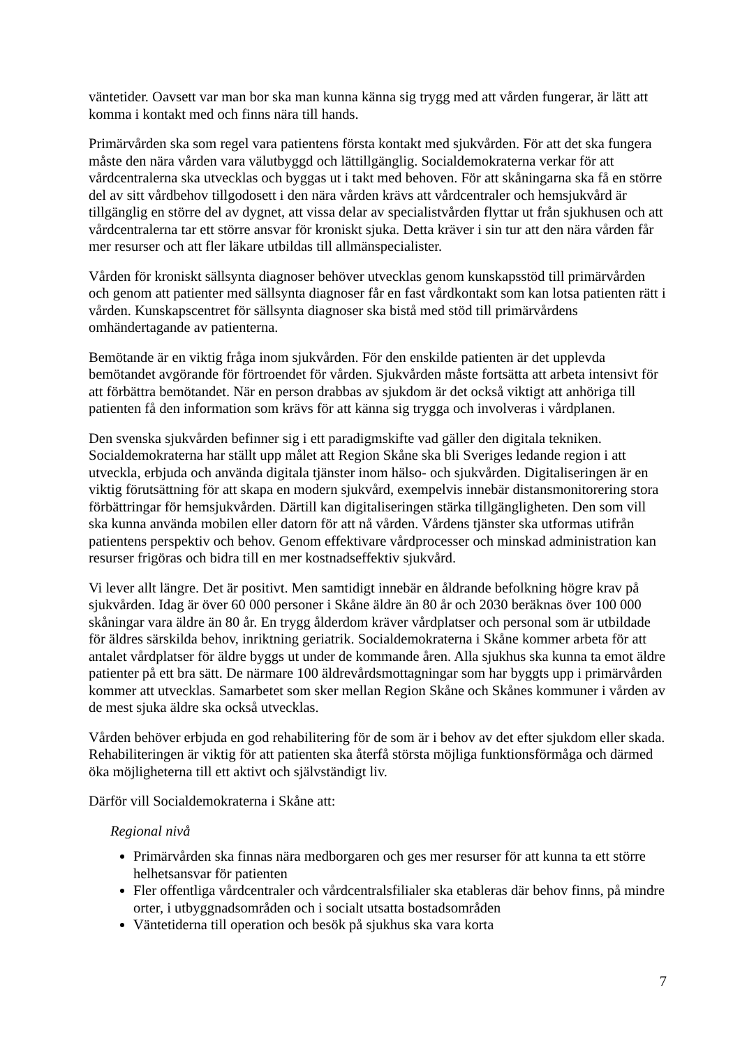väntetider. Oavsett var man bor ska man kunna känna sig trygg med att vården fungerar, är lätt att komma i kontakt med och finns nära till hands.
Primärvården ska som regel vara patientens första kontakt med sjukvården. För att det ska fungera måste den nära vården vara välutbyggd och lättillgänglig. Socialdemokraterna verkar för att vårdcentralerna ska utvecklas och byggas ut i takt med behoven. För att skåningarna ska få en större del av sitt vårdbehov tillgodosett i den nära vården krävs att vårdcentraler och hemsjukvård är tillgänglig en större del av dygnet, att vissa delar av specialistvården flyttar ut från sjukhusen och att vårdcentralerna tar ett större ansvar för kroniskt sjuka. Detta kräver i sin tur att den nära vården får mer resurser och att fler läkare utbildas till allmänspecialister.
Vården för kroniskt sällsynta diagnoser behöver utvecklas genom kunskapsstöd till primärvården och genom att patienter med sällsynta diagnoser får en fast vårdkontakt som kan lotsa patienten rätt i vården. Kunskapscentret för sällsynta diagnoser ska bistå med stöd till primärvårdens omhändertagande av patienterna.
Bemötande är en viktig fråga inom sjukvården. För den enskilde patienten är det upplevda bemötandet avgörande för förtroendet för vården. Sjukvården måste fortsätta att arbeta intensivt för att förbättra bemötandet. När en person drabbas av sjukdom är det också viktigt att anhöriga till patienten få den information som krävs för att känna sig trygga och involveras i vårdplanen.
Den svenska sjukvården befinner sig i ett paradigmskifte vad gäller den digitala tekniken. Socialdemokraterna har ställt upp målet att Region Skåne ska bli Sveriges ledande region i att utveckla, erbjuda och använda digitala tjänster inom hälso- och sjukvården. Digitaliseringen är en viktig förutsättning för att skapa en modern sjukvård, exempelvis innebär distansmonitorering stora förbättringar för hemsjukvården. Därtill kan digitaliseringen stärka tillgängligheten. Den som vill ska kunna använda mobilen eller datorn för att nå vården. Vårdens tjänster ska utformas utifrån patientens perspektiv och behov. Genom effektivare vårdprocesser och minskad administration kan resurser frigöras och bidra till en mer kostnadseffektiv sjukvård.
Vi lever allt längre. Det är positivt. Men samtidigt innebär en åldrande befolkning högre krav på sjukvården. Idag är över 60 000 personer i Skåne äldre än 80 år och 2030 beräknas över 100 000 skåningar vara äldre än 80 år. En trygg ålderdom kräver vårdplatser och personal som är utbildade för äldres särskilda behov, inriktning geriatrik. Socialdemokraterna i Skåne kommer arbeta för att antalet vårdplatser för äldre byggs ut under de kommande åren. Alla sjukhus ska kunna ta emot äldre patienter på ett bra sätt. De närmare 100 äldrevårdsmottagningar som har byggts upp i primärvården kommer att utvecklas. Samarbetet som sker mellan Region Skåne och Skånes kommuner i vården av de mest sjuka äldre ska också utvecklas.
Vården behöver erbjuda en god rehabilitering för de som är i behov av det efter sjukdom eller skada. Rehabiliteringen är viktig för att patienten ska återfå största möjliga funktionsförmåga och därmed öka möjligheterna till ett aktivt och självständigt liv.
Därför vill Socialdemokraterna i Skåne att:
Regional nivå
Primärvården ska finnas nära medborgaren och ges mer resurser för att kunna ta ett större helhetsansvar för patienten
Fler offentliga vårdcentraler och vårdcentralsfilialer ska etableras där behov finns, på mindre orter, i utbyggnadsområden och i socialt utsatta bostadsområden
Väntetiderna till operation och besök på sjukhus ska vara korta
7